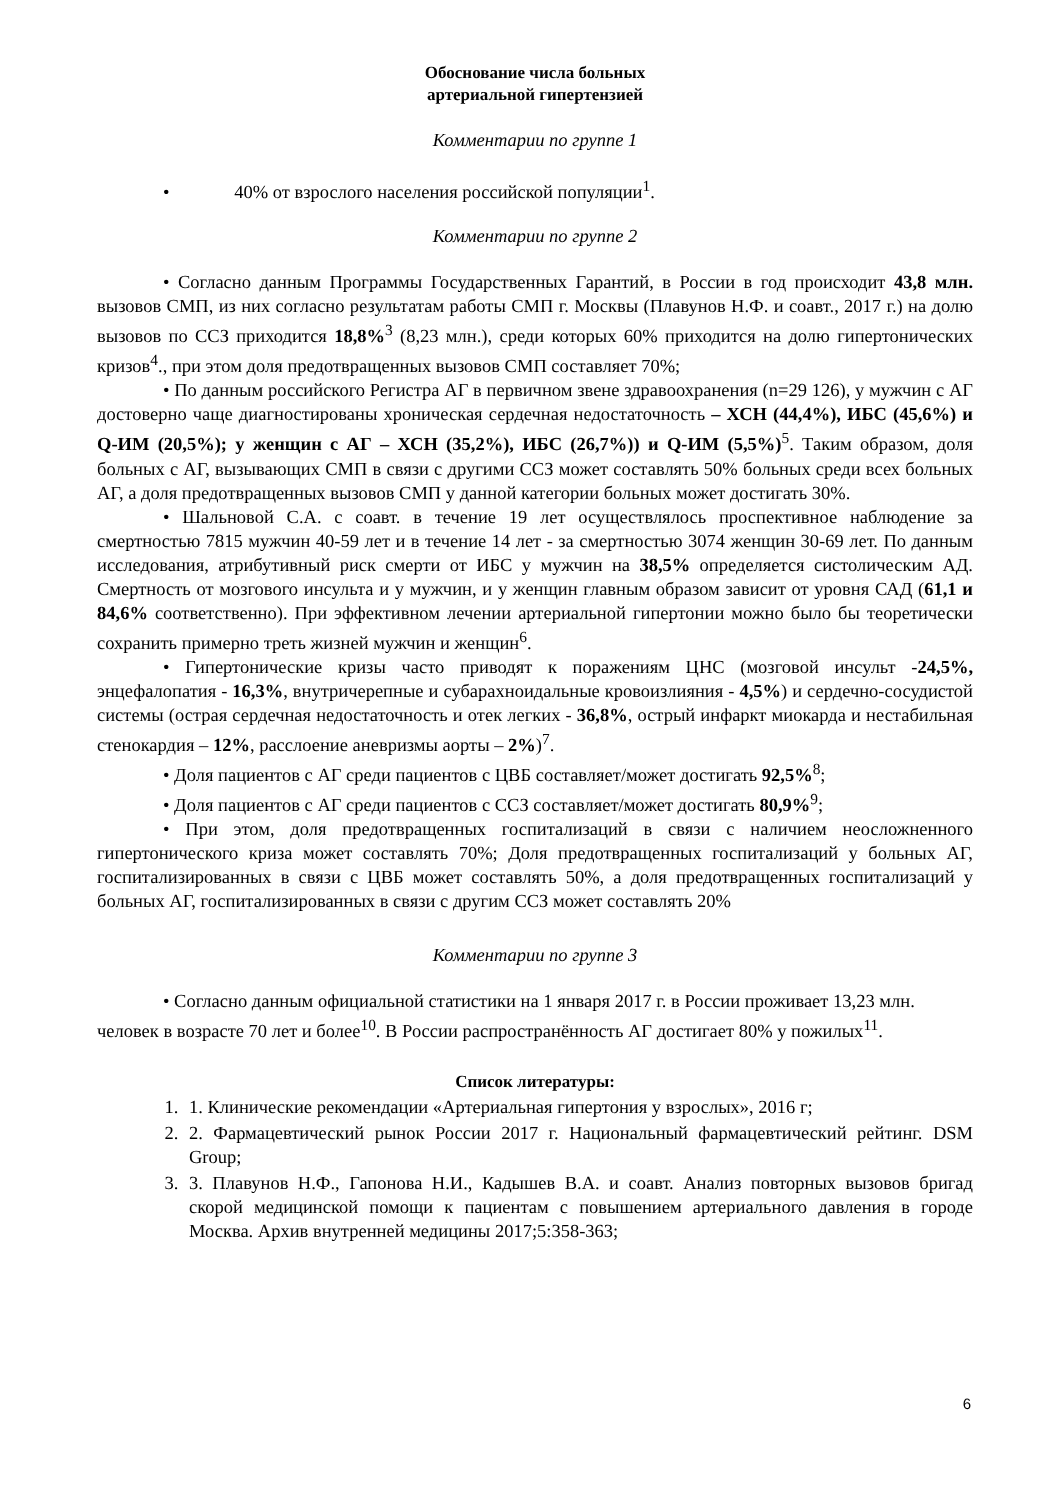Обоснование числа больных
артериальной гипертензией
Комментарии по группе 1
• 40% от взрослого населения российской популяции<sup>1</sup>.
Комментарии по группе 2
• Согласно данным Программы Государственных Гарантий, в России в год происходит 43,8 млн. вызовов СМП, из них согласно результатам работы СМП г. Москвы (Плавунов Н.Ф. и соавт., 2017 г.) на долю вызовов по ССЗ приходится 18,8%<sup>3</sup> (8,23 млн.), среди которых 60% приходится на долю гипертонических кризов<sup>4</sup>., при этом доля предотвращенных вызовов СМП составляет 70%;
• По данным российского Регистра АГ в первичном звене здравоохранения (n=29 126), у мужчин с АГ достоверно чаще диагностированы хроническая сердечная недостаточность – ХСН (44,4%), ИБС (45,6%) и Q-ИМ (20,5%); у женщин с АГ – ХСН (35,2%), ИБС (26,7%)) и Q-ИМ (5,5%)<sup>5</sup>. Таким образом, доля больных с АГ, вызывающих СМП в связи с другими ССЗ может составлять 50% больных среди всех больных АГ, а доля предотвращенных вызовов СМП у данной категории больных может достигать 30%.
• Шальновой С.А. с соавт. в течение 19 лет осуществлялось проспективное наблюдение за смертностью 7815 мужчин 40-59 лет и в течение 14 лет - за смертностью 3074 женщин 30-69 лет. По данным исследования, атрибутивный риск смерти от ИБС у мужчин на 38,5% определяется систолическим АД. Смертность от мозгового инсульта и у мужчин, и у женщин главным образом зависит от уровня САД (61,1 и 84,6% соответственно). При эффективном лечении артериальной гипертонии можно было бы теоретически сохранить примерно треть жизней мужчин и женщин<sup>6</sup>.
• Гипертонические кризы часто приводят к поражениям ЦНС (мозговой инсульт -24,5%, энцефалопатия - 16,3%, внутричерепные и субарахноидальные кровоизлияния - 4,5%) и сердечно-сосудистой системы (острая сердечная недостаточность и отек легких - 36,8%, острый инфаркт миокарда и нестабильная стенокардия – 12%, расслоение аневризмы аорты – 2%)<sup>7</sup>.
• Доля пациентов с АГ среди пациентов с ЦВБ составляет/может достигать 92,5%<sup>8</sup>;
• Доля пациентов с АГ среди пациентов с ССЗ составляет/может достигать 80,9%<sup>9</sup>;
• При этом, доля предотвращенных госпитализаций в связи с наличием неосложненного гипертонического криза может составлять 70%; Доля предотвращенных госпитализаций у больных АГ, госпитализированных в связи с ЦВБ может составлять 50%, а доля предотвращенных госпитализаций у больных АГ, госпитализированных в связи с другим ССЗ может составлять 20%
Комментарии по группе 3
• Согласно данным официальной статистики на 1 января 2017 г. в России проживает 13,23 млн. человек в возрасте 70 лет и более<sup>10</sup>. В России распространённость АГ достигает 80% у пожилых<sup>11</sup>.
Список литературы:
1. 1. Клинические рекомендации «Артериальная гипертония у взрослых», 2016 г;
2. 2. Фармацевтический рынок России 2017 г. Национальный фармацевтический рейтинг. DSM Group;
3. 3. Плавунов Н.Ф., Гапонова Н.И., Кадышев В.А. и соавт. Анализ повторных вызовов бригад скорой медицинской помощи к пациентам с повышением артериального давления в городе Москва. Архив внутренней медицины 2017;5:358-363;
6